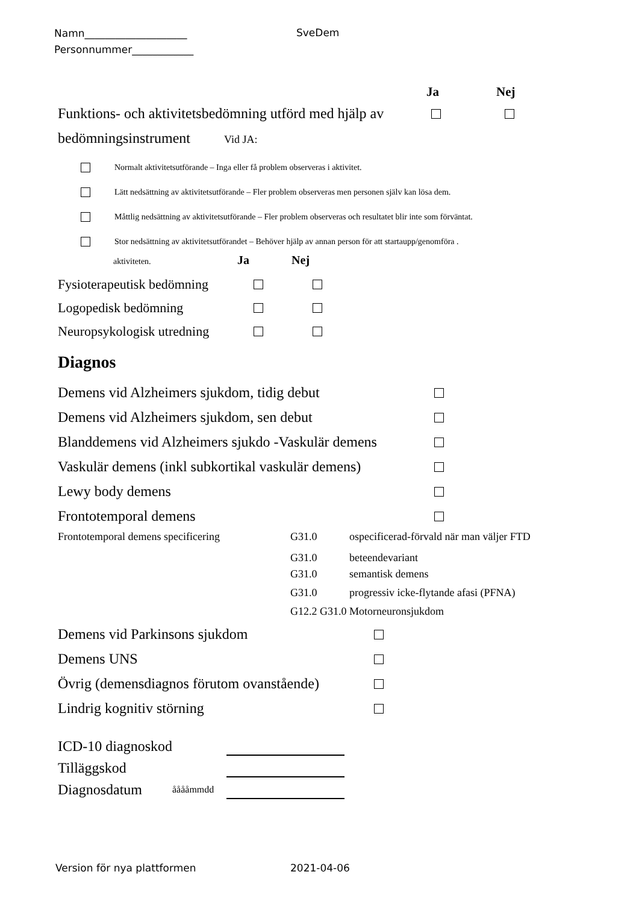Namn____________________
Personnummer____________
SveDem
Ja Nej
Funktions- och aktivitetsbedömning utförd med hjälp av
bedömningsinstrument Vid JA:
Normalt aktivitetsutförande – Inga eller få problem observeras i aktivitet.
Lätt nedsättning av aktivitetsutförande – Fler problem observeras men personen själv kan lösa dem.
Måttlig nedsättning av aktivitetsutförande – Fler problem observeras och resultatet blir inte som förväntat.
Stor nedsättning av aktivitetsutförandet – Behöver hjälp av annan person för att startaupp/genomföra .
aktiviteten. Ja Nej
Fysioterapeutisk bedömning
Logopedisk bedömning
Neuropsykologisk utredning
Diagnos
Demens vid Alzheimers sjukdom, tidig debut
Demens vid Alzheimers sjukdom, sen debut
Blanddemens vid Alzheimers sjukdo -Vaskulär demens
Vaskulär demens (inkl subkortikal vaskulär demens)
Lewy body demens
Frontotemporal demens
Frontotemporal demens specificering G31.0 ospecificerad-förvald när man väljer FTD
G31.0 beteendevariant
G31.0 semantisk demens
G31.0 progressiv icke-flytande afasi (PFNA)
G12.2 G31.0 Motorneuronsjukdom
Demens vid Parkinsons sjukdom
Demens UNS
Övrig (demensdiagnos förutom ovanstående)
Lindrig kognitiv störning
ICD-10 diagnoskod
Tilläggskod
Diagnosdatum ååååmmdd
Version för nya plattformen 2021-04-06